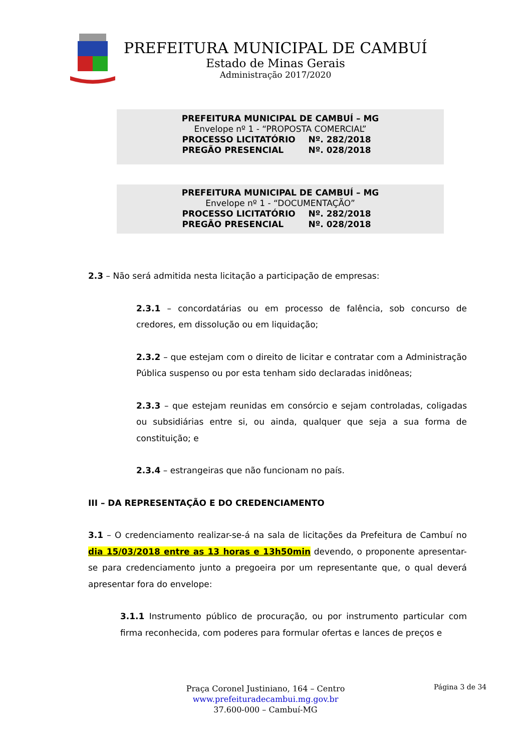PREFEITURA MUNICIPAL DE CAMBUÍ
Estado de Minas Gerais
Administração 2017/2020
PREFEITURA MUNICIPAL DE CAMBUÍ – MG
Envelope nº 1 - “PROPOSTA COMERCIAL”
PROCESSO LICITATÓRIO Nº. 282/2018
PREGÃO PRESENCIAL Nº. 028/2018
PREFEITURA MUNICIPAL DE CAMBUÍ – MG
Envelope nº 1 - “DOCUMENTAÇÃO”
PROCESSO LICITATÓRIO Nº. 282/2018
PREGÃO PRESENCIAL Nº. 028/2018
2.3 – Não será admitida nesta licitação a participação de empresas:
2.3.1 – concordatárias ou em processo de falência, sob concurso de credores, em dissolução ou em liquidação;
2.3.2 – que estejam com o direito de licitar e contratar com a Administração Pública suspenso ou por esta tenham sido declaradas inidôneas;
2.3.3 – que estejam reunidas em consórcio e sejam controladas, coligadas ou subsidiárias entre si, ou ainda, qualquer que seja a sua forma de constituição; e
2.3.4 – estrangeiras que não funcionam no país.
III – DA REPRESENTAÇÃO E DO CREDENCIAMENTO
3.1 – O credenciamento realizar-se-á na sala de licitações da Prefeitura de Cambuí no dia 15/03/2018 entre as 13 horas e 13h50min devendo, o proponente apresentar-se para credenciamento junto a pregoeira por um representante que, o qual deverá apresentar fora do envelope:
3.1.1 Instrumento público de procuração, ou por instrumento particular com firma reconhecida, com poderes para formular ofertas e lances de preços e
Praça Coronel Justiniano, 164 – Centro
www.prefeituradecambui.mg.gov.br
37.600-000 – Cambuí-MG
Página 3 de 34